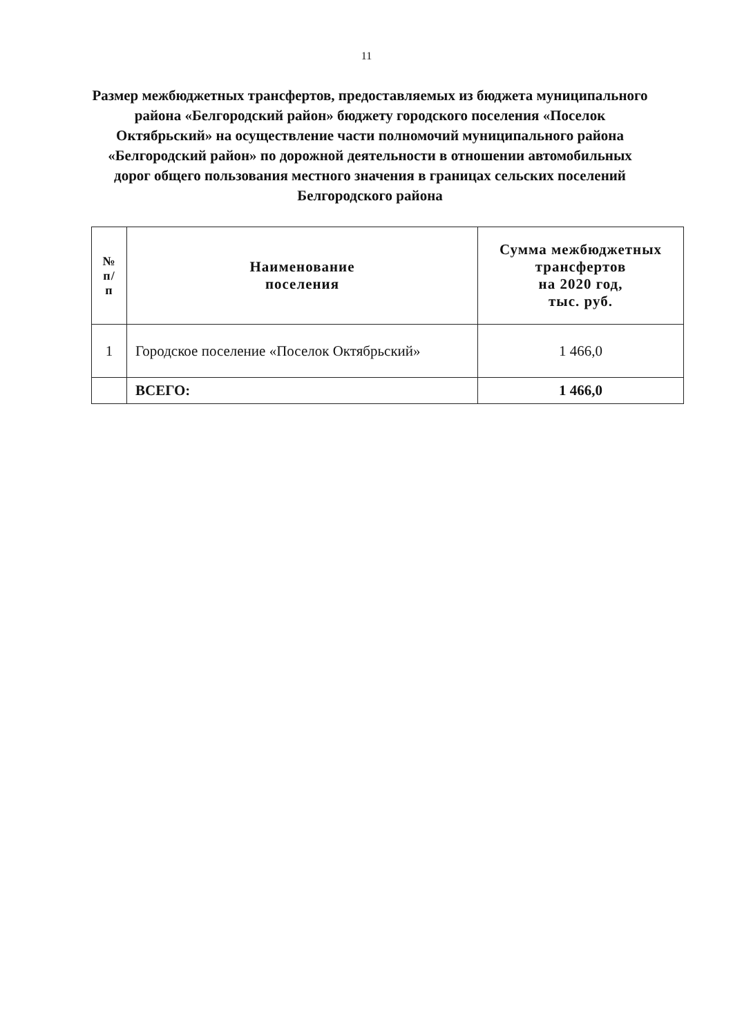11
Размер межбюджетных трансфертов, предоставляемых из бюджета муниципального района «Белгородский район» бюджету городского поселения «Поселок Октябрьский» на осуществление части полномочий муниципального района «Белгородский район» по дорожной деятельности в отношении автомобильных дорог общего пользования местного значения в границах сельских поселений Белгородского района
| № п/ п | Наименование поселения | Сумма межбюджетных трансфертов на 2020 год, тыс. руб. |
| --- | --- | --- |
| 1 | Городское поселение «Поселок Октябрьский» | 1 466,0 |
| | ВСЕГО: | 1 466,0 |